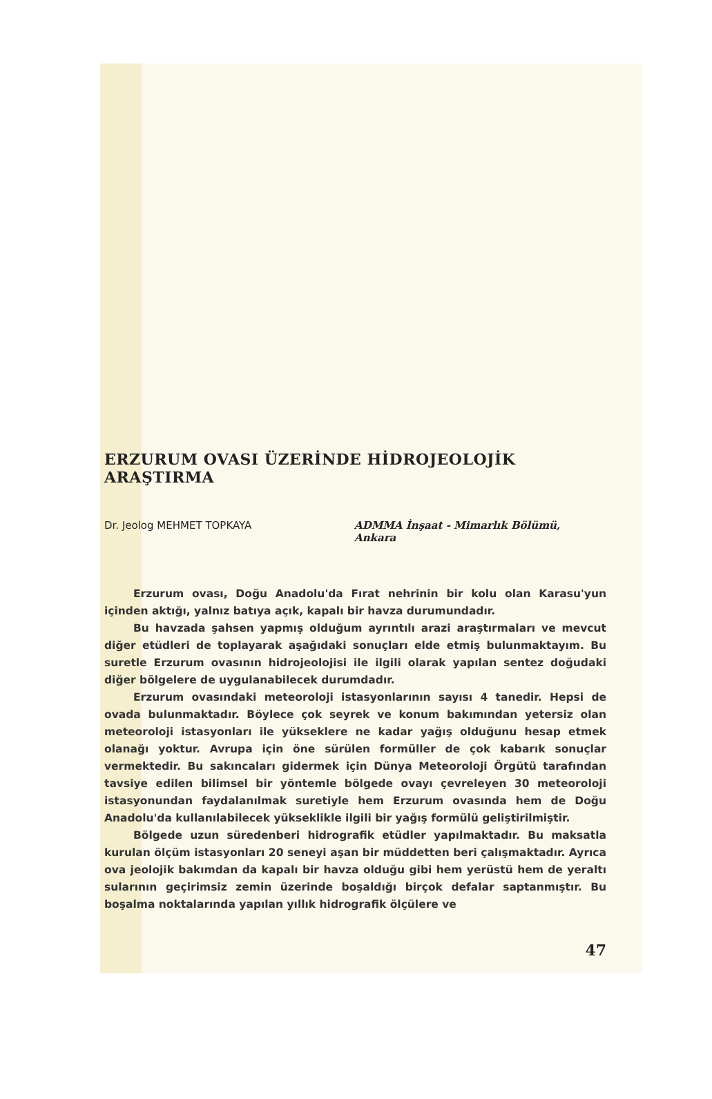ERZURUM OVASI ÜZERİNDE HİDROJEOLOJİK ARAŞTIRMA
Dr. Jeolog MEHMET TOPKAYA ADMMA İnşaat - Mimarlık Bölümü,
Ankara
Erzurum ovası, Doğu Anadolu'da Fırat nehrinin bir kolu olan Karasu'yun içinden aktığı, yalnız batıya açık, kapalı bir havza durumundadır.
Bu havzada şahsen yapmış olduğum ayrıntılı arazi araştırmaları ve mevcut diğer etüdleri de toplayarak aşağıdaki sonuçları elde etmiş bulunmaktayım. Bu suretle Erzurum ovasının hidrojeolojisi ile ilgili olarak yapılan sentez doğudaki diğer bölgelere de uygulanabilecek durumdadır.
Erzurum ovasındaki meteoroloji istasyonlarının sayısı 4 tanedir. Hepsi de ovada bulunmaktadır. Böylece çok seyrek ve konum bakımından yetersiz olan meteoroloji istasyonları ile yükseklere ne kadar yağış olduğunu hesap etmek olanağı yoktur. Avrupa için öne sürülen formüller de çok kabarık sonuçlar vermektedir. Bu sakıncaları gidermek için Dünya Meteoroloji Örgütü tarafından tavsiye edilen bilimsel bir yöntemle bölgede ovayı çevreleyen 30 meteoroloji istasyonundan faydalanılmak suretiyle hem Erzurum ovasında hem de Doğu Anadolu'da kullanılabilecek yükseklikle ilgili bir yağış formülü geliştirilmiştir.
Bölgede uzun süredenberi hidrografik etüdler yapılmaktadır. Bu maksatla kurulan ölçüm istasyonları 20 seneyi aşan bir müddetten beri çalışmaktadır. Ayrıca ova jeolojik bakımdan da kapalı bir havza olduğu gibi hem yerüstü hem de yeraltı sularının geçirimsiz zemin üzerinde boşaldığı birçok defalar saptanmıştır. Bu boşalma noktalarında yapılan yıllık hidrografik ölçülere ve
47